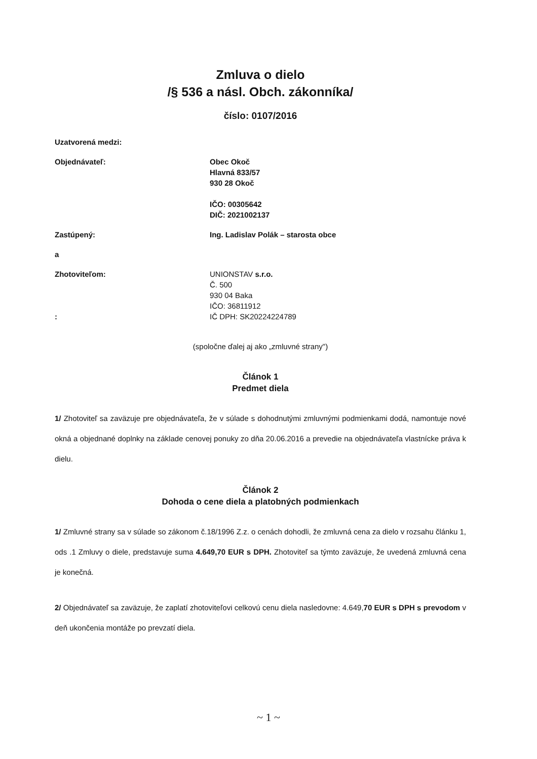Zmluva o dielo
/§ 536 a násl. Obch. zákonníka/
číslo: 0107/2016
Uzatvorená medzi:
Objednávateľ: Obec Okoč
Hlavná 833/57
930 28 Okoč
IČO: 00305642
DIČ: 2021002137
Zastúpený: Ing. Ladislav Polák – starosta obce
a
Zhotoviteľom:
:
UNIONSTAV s.r.o.
Č. 500
930 04 Baka
IČO: 36811912
IČ DPH: SK20224224789
(spoločne ďalej aj ako „zmluvné strany")
Článok 1
Predmet diela
1/ Zhotoviteľ sa zaväzuje pre objednávateľa, že v súlade s dohodnutými zmluvnými podmienkami dodá, namontuje nové okná a objednané doplnky na základe cenovej ponuky zo dňa 20.06.2016 a prevedie na objednávateľa vlastnícke práva k dielu.
Článok 2
Dohoda o cene diela a platobných podmienkach
1/ Zmluvné strany sa v súlade so zákonom č.18/1996 Z.z. o cenách dohodli, že zmluvná cena za dielo v rozsahu článku 1, ods .1 Zmluvy o diele, predstavuje suma 4.649,70 EUR s DPH. Zhotoviteľ sa týmto zaväzuje, že uvedená zmluvná cena je konečná.
2/ Objednávateľ sa zaväzuje, že zaplatí zhotoviteľovi celkovú cenu diela nasledovne: 4.649,70 EUR s DPH s prevodom v deň ukončenia montáže po prevzatí diela.
~ 1 ~